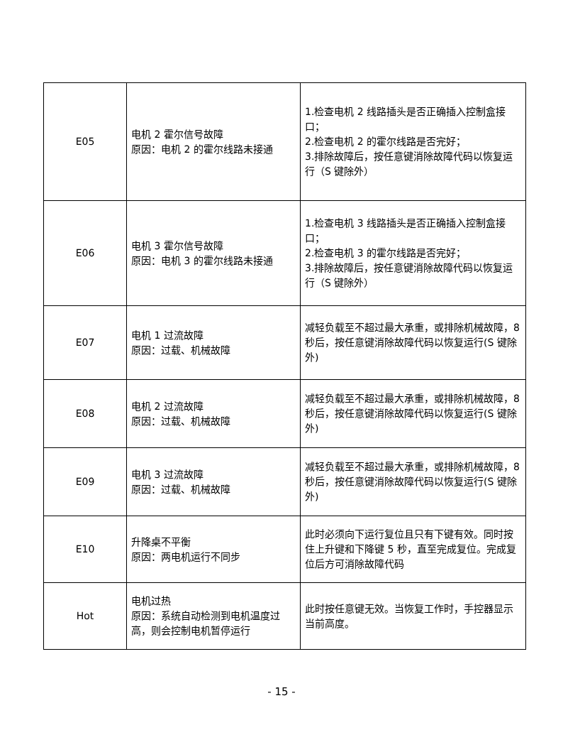| E05 | 电机 2 霍尔信号故障 原因：电机 2 的霍尔线路未接通 | 1.检查电机 2 线路插头是否正确插入控制盒接口； 2.检查电机 2 的霍尔线路是否完好； 3.排除故障后，按任意键消除故障代码以恢复运行（S 键除外） |
| E06 | 电机 3 霍尔信号故障 原因：电机 3 的霍尔线路未接通 | 1.检查电机 3 线路插头是否正确插入控制盒接口； 2.检查电机 3 的霍尔线路是否完好； 3.排除故障后，按任意键消除故障代码以恢复运行（S 键除外） |
| E07 | 电机 1 过流故障 原因：过载、机械故障 | 减轻负载至不超过最大承重，或排除机械故障，8 秒后，按任意键消除故障代码以恢复运行(S 键除外) |
| E08 | 电机 2 过流故障 原因：过载、机械故障 | 减轻负载至不超过最大承重，或排除机械故障，8 秒后，按任意键消除故障代码以恢复运行(S 键除外) |
| E09 | 电机 3 过流故障 原因：过载、机械故障 | 减轻负载至不超过最大承重，或排除机械故障，8 秒后，按任意键消除故障代码以恢复运行(S 键除外) |
| E10 | 升降桌不平衡 原因：两电机运行不同步 | 此时必须向下运行复位且只有下键有效。同时按住上升键和下降键 5 秒，直至完成复位。完成复位后方可消除故障代码 |
| Hot | 电机过热 原因：系统自动检测到电机温度过高，则会控制电机暂停运行 | 此时按任意键无效。当恢复工作时，手控器显示当前高度。 |
- 15 -